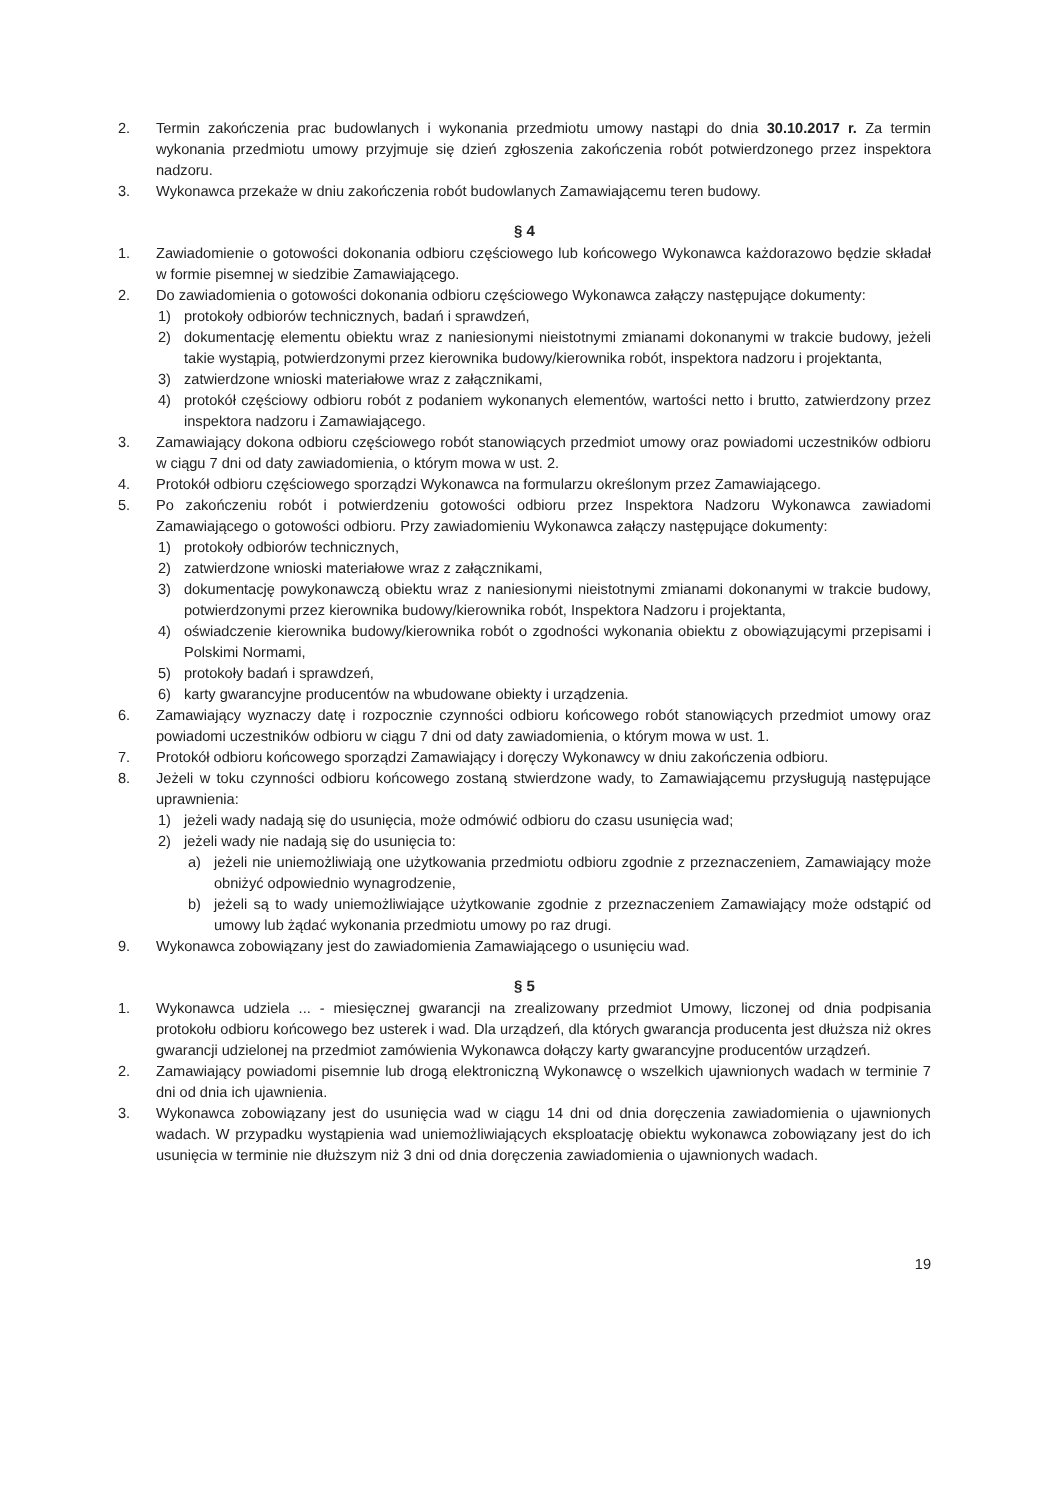2. Termin zakończenia prac budowlanych i wykonania przedmiotu umowy nastąpi do dnia 30.10.2017 r. Za termin wykonania przedmiotu umowy przyjmuje się dzień zgłoszenia zakończenia robót potwierdzonego przez inspektora nadzoru.
3. Wykonawca przekaże w dniu zakończenia robót budowlanych Zamawiającemu teren budowy.
§ 4
1. Zawiadomienie o gotowości dokonania odbioru częściowego lub końcowego Wykonawca każdorazowo będzie składał w formie pisemnej w siedzibie Zamawiającego.
2. Do zawiadomienia o gotowości dokonania odbioru częściowego Wykonawca załączy następujące dokumenty:
1) protokoły odbiorów technicznych, badań i sprawdzeń,
2) dokumentację elementu obiektu wraz z naniesionymi nieistotnymi zmianami dokonanymi w trakcie budowy, jeżeli takie wystąpią, potwierdzonymi przez kierownika budowy/kierownika robót, inspektora nadzoru i projektanta,
3) zatwierdzone wnioski materiałowe wraz z załącznikami,
4) protokół częściowy odbioru robót z podaniem wykonanych elementów, wartości netto i brutto, zatwierdzony przez inspektora nadzoru i Zamawiającego.
3. Zamawiający dokona odbioru częściowego robót stanowiących przedmiot umowy oraz powiadomi uczestników odbioru w ciągu 7 dni od daty zawiadomienia, o którym mowa w ust. 2.
4. Protokół odbioru częściowego sporządzi Wykonawca na formularzu określonym przez Zamawiającego.
5. Po zakończeniu robót i potwierdzeniu gotowości odbioru przez Inspektora Nadzoru Wykonawca zawiadomi Zamawiającego o gotowości odbioru. Przy zawiadomieniu Wykonawca załączy następujące dokumenty:
1) protokoły odbiorów technicznych,
2) zatwierdzone wnioski materiałowe wraz z załącznikami,
3) dokumentację powykonawczą obiektu wraz z naniesionymi nieistotnymi zmianami dokonanymi w trakcie budowy, potwierdzonymi przez kierownika budowy/kierownika robót, Inspektora Nadzoru i projektanta,
4) oświadczenie kierownika budowy/kierownika robót o zgodności wykonania obiektu z obowiązującymi przepisami i Polskimi Normami,
5) protokoły badań i sprawdzeń,
6) karty gwarancyjne producentów na wbudowane obiekty i urządzenia.
6. Zamawiający wyznaczy datę i rozpocznie czynności odbioru końcowego robót stanowiących przedmiot umowy oraz powiadomi uczestników odbioru w ciągu 7 dni od daty zawiadomienia, o którym mowa w ust. 1.
7. Protokół odbioru końcowego sporządzi Zamawiający i doręczy Wykonawcy w dniu zakończenia odbioru.
8. Jeżeli w toku czynności odbioru końcowego zostaną stwierdzone wady, to Zamawiającemu przysługują następujące uprawnienia:
1) jeżeli wady nadają się do usunięcia, może odmówić odbioru do czasu usunięcia wad;
2) jeżeli wady nie nadają się do usunięcia to:
a) jeżeli nie uniemożliwiają one użytkowania przedmiotu odbioru zgodnie z przeznaczeniem, Zamawiający może obniżyć odpowiednio wynagrodzenie,
b) jeżeli są to wady uniemożliwiające użytkowanie zgodnie z przeznaczeniem Zamawiający może odstąpić od umowy lub żądać wykonania przedmiotu umowy po raz drugi.
9. Wykonawca zobowiązany jest do zawiadomienia Zamawiającego o usunięciu wad.
§ 5
1. Wykonawca udziela ... - miesięcznej gwarancji na zrealizowany przedmiot Umowy, liczonej od dnia podpisania protokołu odbioru końcowego bez usterek i wad. Dla urządzeń, dla których gwarancja producenta jest dłuższa niż okres gwarancji udzielonej na przedmiot zamówienia Wykonawca dołączy karty gwarancyjne producentów urządzeń.
2. Zamawiający powiadomi pisemnie lub drogą elektroniczną Wykonawcę o wszelkich ujawnionych wadach w terminie 7 dni od dnia ich ujawnienia.
3. Wykonawca zobowiązany jest do usunięcia wad w ciągu 14 dni od dnia doręczenia zawiadomienia o ujawnionych wadach. W przypadku wystąpienia wad uniemożliwiających eksploatację obiektu wykonawca zobowiązany jest do ich usunięcia w terminie nie dłuższym niż 3 dni od dnia doręczenia zawiadomienia o ujawnionych wadach.
19